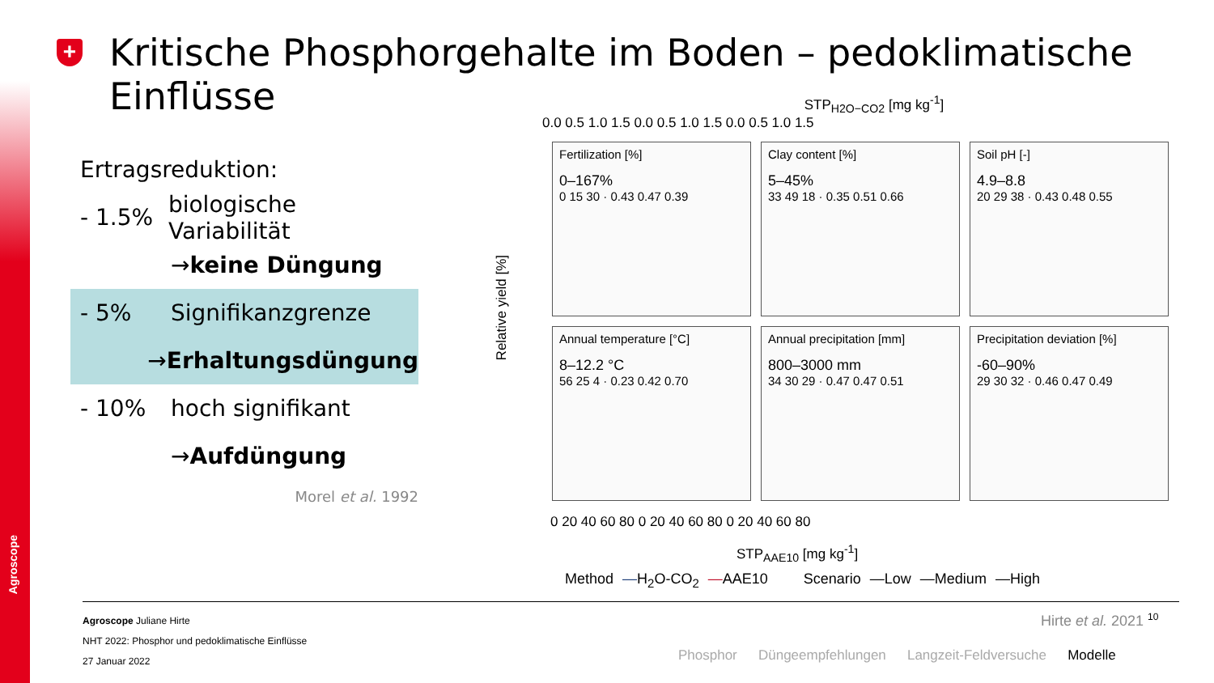Agroscope
+
Kritische Phosphorgehalte im Boden – pedoklimatische Einflüsse
Ertragsreduktion:
- 1.5% biologische Variabilität
→ keine Düngung
- 5% Signifikanzgrenze
→ Erhaltungsdüngung
- 10% hoch signifikant
→ Aufdüngung
Morel et al. 1992
STP<sub>H2O−CO2</sub> [mg kg<sup>-1</sup>]
0.0 0.5 1.0 1.5 0.0 0.5 1.0 1.5 0.0 0.5 1.0 1.5
Relative yield [%]
Fertilization [%]
0–167%
0 15 30 · 0.43 0.47 0.39
Clay content [%]
5–45%
33 49 18 · 0.35 0.51 0.66
Soil pH [-]
4.9–8.8
20 29 38 · 0.43 0.48 0.55
Annual temperature [°C]
8–12.2 °C
56 25 4 · 0.23 0.42 0.70
Annual precipitation [mm]
800–3000 mm
34 30 29 · 0.47 0.47 0.51
Precipitation deviation [%]
-60–90%
29 30 32 · 0.46 0.47 0.49
0 20 40 60 80 0 20 40 60 80 0 20 40 60 80
STP<sub>AAE10</sub> [mg kg<sup>-1</sup>]
Method —H<sub>2</sub>O-CO<sub>2</sub> —AAE10 Scenario —Low —Medium —High
Agroscope Juliane Hirte
NHT 2022: Phosphor und pedoklimatische Einflüsse
27 Januar 2022
Hirte et al. 2021 <sup>10</sup>
Phosphor Düngeempfehlungen Langzeit-Feldversuche Modelle